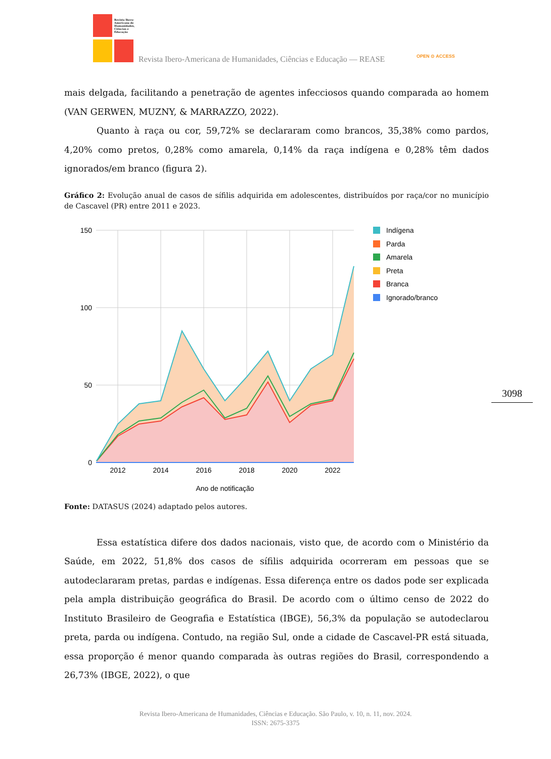Revista Ibero-
Americana de
Humanidades,
Ciências e
Educação
Revista Ibero-Americana de Humanidades, Ciências e Educação — REASE
OPEN ⊙ ACCESS
3098
mais delgada, facilitando a penetração de agentes infecciosos quando comparada ao homem (VAN GERWEN, MUZNY, & MARRAZZO, 2022).
Quanto à raça ou cor, 59,72% se declararam como brancos, 35,38% como pardos, 4,20% como pretos, 0,28% como amarela, 0,14% da raça indígena e 0,28% têm dados ignorados/em branco (figura 2).
Gráfico 2: Evolução anual de casos de sífilis adquirida em adolescentes, distribuídos por raça/cor no município de Cascavel (PR) entre 2011 e 2023.
150
100
50
0
2012
2014
2016
2018
2020
2022
Ano de notificação
Indígena
Parda
Amarela
Preta
Branca
Ignorado/branco
Fonte: DATASUS (2024) adaptado pelos autores.
Essa estatística difere dos dados nacionais, visto que, de acordo com o Ministério da Saúde, em 2022, 51,8% dos casos de sífilis adquirida ocorreram em pessoas que se autodeclararam pretas, pardas e indígenas. Essa diferença entre os dados pode ser explicada pela ampla distribuição geográfica do Brasil. De acordo com o último censo de 2022 do Instituto Brasileiro de Geografia e Estatística (IBGE), 56,3% da população se autodeclarou preta, parda ou indígena. Contudo, na região Sul, onde a cidade de Cascavel-PR está situada, essa proporção é menor quando comparada às outras regiões do Brasil, correspondendo a 26,73% (IBGE, 2022), o que
Revista Ibero-Americana de Humanidades, Ciências e Educação. São Paulo, v. 10, n. 11, nov. 2024.
ISSN: 2675-3375